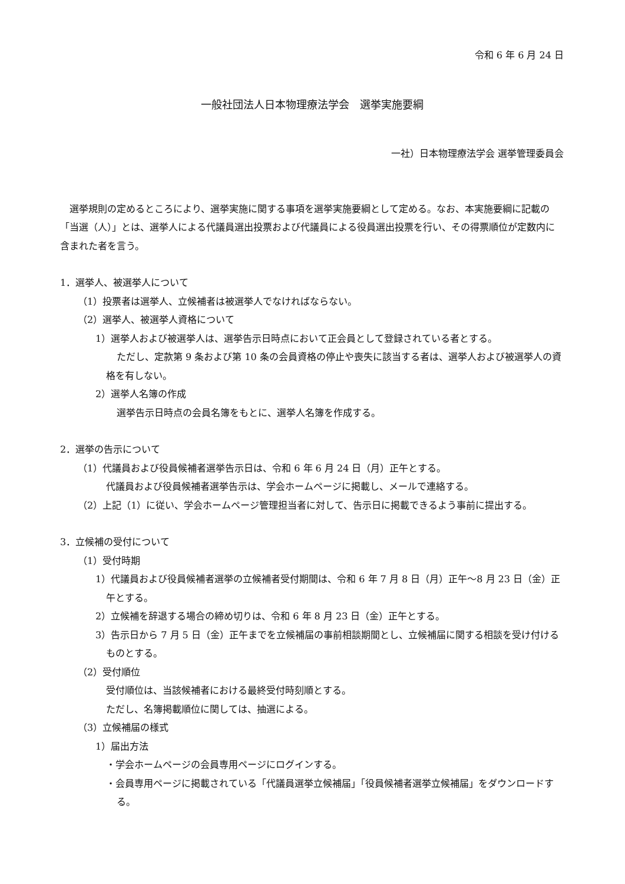令和 6 年 6 月 24 日
一般社団法人日本物理療法学会　選挙実施要綱
一社）日本物理療法学会 選挙管理委員会
選挙規則の定めるところにより、選挙実施に関する事項を選挙実施要綱として定める。なお、本実施要綱に記載の「当選（人）」とは、選挙人による代議員選出投票および代議員による役員選出投票を行い、その得票順位が定数内に含まれた者を言う。
1．選挙人、被選挙人について
（1）投票者は選挙人、立候補者は被選挙人でなければならない。
（2）選挙人、被選挙人資格について
1）選挙人および被選挙人は、選挙告示日時点において正会員として登録されている者とする。
ただし、定款第 9 条および第 10 条の会員資格の停止や喪失に該当する者は、選挙人および被選挙人の資格を有しない。
2）選挙人名簿の作成
選挙告示日時点の会員名簿をもとに、選挙人名簿を作成する。
2．選挙の告示について
（1）代議員および役員候補者選挙告示日は、令和 6 年 6 月 24 日（月）正午とする。
代議員および役員候補者選挙告示は、学会ホームページに掲載し、メールで連絡する。
（2）上記（1）に従い、学会ホームページ管理担当者に対して、告示日に掲載できるよう事前に提出する。
3．立候補の受付について
（1）受付時期
1）代議員および役員候補者選挙の立候補者受付期間は、令和 6 年 7 月 8 日（月）正午～8 月 23 日（金）正午とする。
2）立候補を辞退する場合の締め切りは、令和 6 年 8 月 23 日（金）正午とする。
3）告示日から 7 月 5 日（金）正午までを立候補届の事前相談期間とし、立候補届に関する相談を受け付けるものとする。
（2）受付順位
受付順位は、当該候補者における最終受付時刻順とする。
ただし、名簿掲載順位に関しては、抽選による。
（3）立候補届の様式
1）届出方法
・学会ホームページの会員専用ページにログインする。
・会員専用ページに掲載されている「代議員選挙立候補届」「役員候補者選挙立候補届」をダウンロードする。